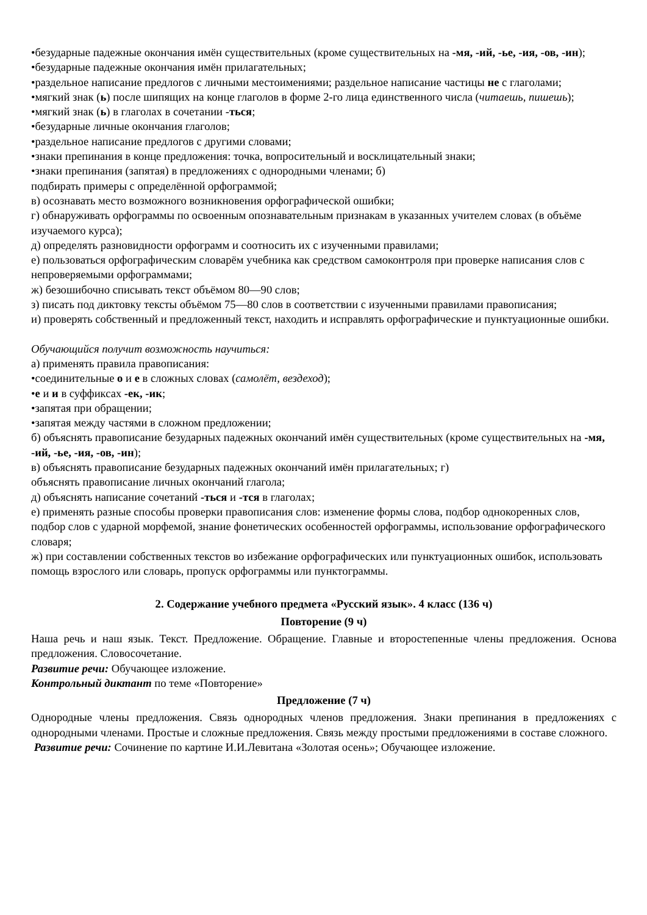•безударные падежные окончания имён существительных (кроме существительных на -мя, -ий, -ье, -ия, -ов, -ин);
•безударные падежные окончания имён прилагательных;
•раздельное написание предлогов с личными местоимениями; раздельное написание частицы не с глаголами;
•мягкий знак (ь) после шипящих на конце глаголов в форме 2-го лица единственного числа (читаешь, пишешь);
•мягкий знак (ь) в глаголах в сочетании -ться;
•безударные личные окончания глаголов;
•раздельное написание предлогов с другими словами;
•знаки препинания в конце предложения: точка, вопросительный и восклицательный знаки;
•знаки препинания (запятая) в предложениях с однородными членами; б)
подбирать примеры с определённой орфограммой;
в) осознавать место возможного возникновения орфографической ошибки;
г) обнаруживать орфограммы по освоенным опознавательным признакам в указанных учителем словах (в объёме изучаемого курса);
д) определять разновидности орфограмм и соотносить их с изученными правилами;
е) пользоваться орфографическим словарём учебника как средством самоконтроля при проверке написания слов с непроверяемыми орфограммами;
ж) безошибочно списывать текст объёмом 80—90 слов;
з) писать под диктовку тексты объёмом 75—80 слов в соответствии с изученными правилами правописания;
и) проверять собственный и предложенный текст, находить и исправлять орфографические и пунктуационные ошибки.
Обучающийся получит возможность научиться:
а) применять правила правописания:
•соединительные о и е в сложных словах (самолёт, вездеход);
•е и и в суффиксах -ек, -ик;
•запятая при обращении;
•запятая между частями в сложном предложении;
б) объяснять правописание безударных падежных окончаний имён существительных (кроме существительных на -мя, -ий, -ье, -ия, -ов, -ин);
в) объяснять правописание безударных падежных окончаний имён прилагательных; г)
объяснять правописание личных окончаний глагола;
д) объяснять написание сочетаний -ться и -тся в глаголах;
е) применять разные способы проверки правописания слов: изменение формы слова, подбор однокоренных слов, подбор слов с ударной морфемой, знание фонетических особенностей орфограммы, использование орфографического словаря;
ж) при составлении собственных текстов во избежание орфографических или пунктуационных ошибок, использовать помощь взрослого или словарь, пропуск орфограммы или пунктограммы.
2. Содержание учебного предмета «Русский язык». 4 класс (136 ч)
Повторение (9 ч)
Наша речь и наш язык. Текст. Предложение. Обращение. Главные и второстепенные члены предложения. Основа предложения. Словосочетание.
Развитие речи: Обучающее изложение.
Контрольный диктант по теме «Повторение»
Предложение (7 ч)
Однородные члены предложения. Связь однородных членов предложения. Знаки препинания в предложениях с однородными членами. Простые и сложные предложения. Связь между простыми предложениями в составе сложного.
Развитие речи: Сочинение по картине И.И.Левитана «Золотая осень»; Обучающее изложение.